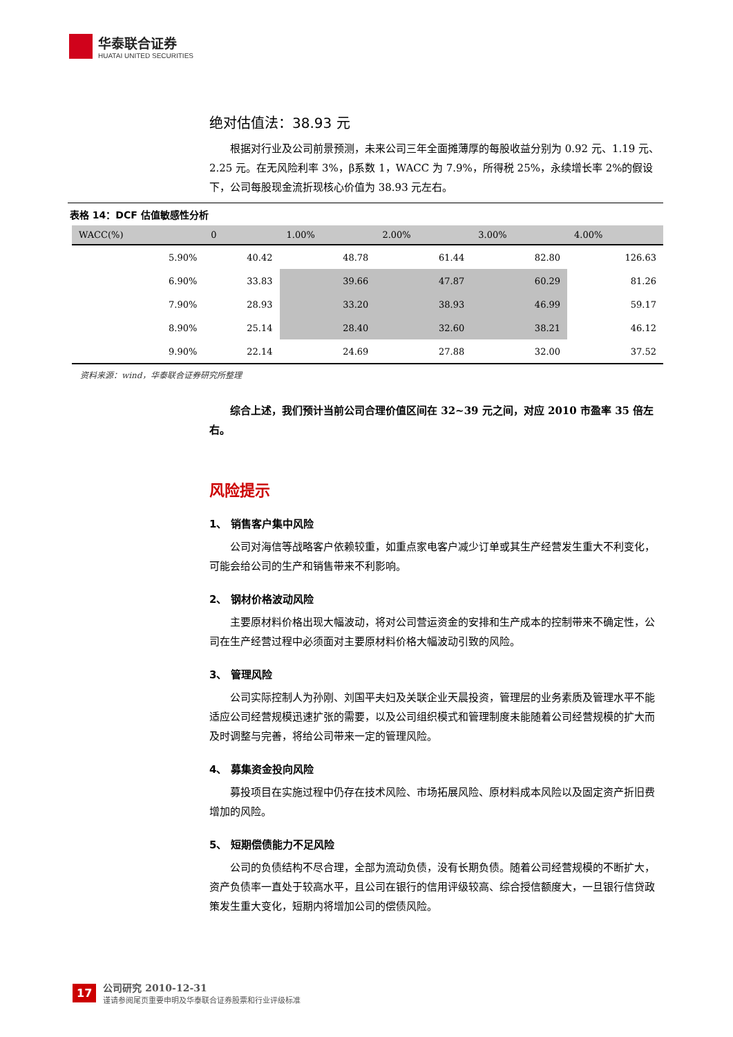华泰联合证券
HUATAI UNITED SECURITIES
绝对估值法：38.93 元
根据对行业及公司前景预测，未来公司三年全面摊薄厚的每股收益分别为 0.92 元、1.19 元、2.25 元。在无风险利率 3%，β系数 1，WACC 为 7.9%，所得税 25%，永续增长率 2%的假设下，公司每股现金流折现核心价值为 38.93 元左右。
表格 14：DCF 估值敏感性分析
| WACC(%) | 0 | 1.00% | 2.00% | 3.00% | 4.00% |
| --- | --- | --- | --- | --- | --- |
| 5.90% | 40.42 | 48.78 | 61.44 | 82.80 | 126.63 |
| 6.90% | 33.83 | 39.66 | 47.87 | 60.29 | 81.26 |
| 7.90% | 28.93 | 33.20 | 38.93 | 46.99 | 59.17 |
| 8.90% | 25.14 | 28.40 | 32.60 | 38.21 | 46.12 |
| 9.90% | 22.14 | 24.69 | 27.88 | 32.00 | 37.52 |
资料来源：wind，华泰联合证券研究所整理
综合上述，我们预计当前公司合理价值区间在 32~39 元之间，对应 2010 市盈率 35 倍左右。
风险提示
1、 销售客户集中风险
公司对海信等战略客户依赖较重，如重点家电客户减少订单或其生产经营发生重大不利变化，可能会给公司的生产和销售带来不利影响。
2、 钢材价格波动风险
主要原材料价格出现大幅波动，将对公司营运资金的安排和生产成本的控制带来不确定性，公司在生产经营过程中必须面对主要原材料价格大幅波动引致的风险。
3、 管理风险
公司实际控制人为孙刚、刘国平夫妇及关联企业天晨投资，管理层的业务素质及管理水平不能适应公司经营规模迅速扩张的需要，以及公司组织模式和管理制度未能随着公司经营规模的扩大而及时调整与完善，将给公司带来一定的管理风险。
4、 募集资金投向风险
募投项目在实施过程中仍存在技术风险、市场拓展风险、原材料成本风险以及固定资产折旧费增加的风险。
5、 短期偿债能力不足风险
公司的负债结构不尽合理，全部为流动负债，没有长期负债。随着公司经营规模的不断扩大，资产负债率一直处于较高水平，且公司在银行的信用评级较高、综合授信额度大，一旦银行信贷政策发生重大变化，短期内将增加公司的偿债风险。
17
公司研究 2010-12-31
谨请参阅尾页重要申明及华泰联合证券股票和行业评级标准